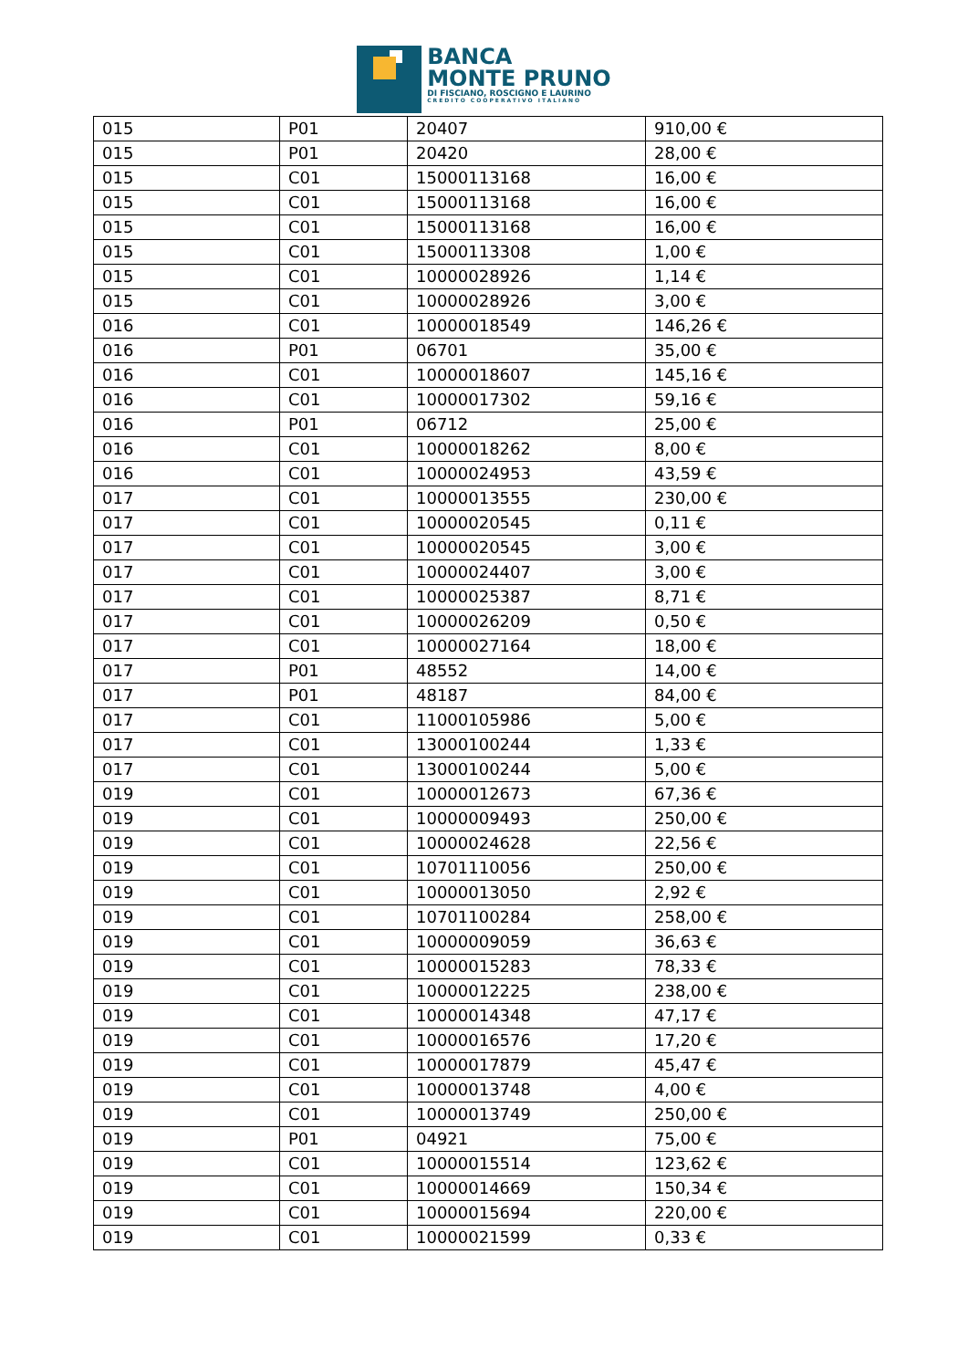BANCA
MONTE PRUNO
DI FISCIANO, ROSCIGNO E LAURINO
CREDITO COOPERATIVO ITALIANO
| 015 | P01 | 20407 | 910,00 € |
| 015 | P01 | 20420 | 28,00 € |
| 015 | C01 | 15000113168 | 16,00 € |
| 015 | C01 | 15000113168 | 16,00 € |
| 015 | C01 | 15000113168 | 16,00 € |
| 015 | C01 | 15000113308 | 1,00 € |
| 015 | C01 | 10000028926 | 1,14 € |
| 015 | C01 | 10000028926 | 3,00 € |
| 016 | C01 | 10000018549 | 146,26 € |
| 016 | P01 | 06701 | 35,00 € |
| 016 | C01 | 10000018607 | 145,16 € |
| 016 | C01 | 10000017302 | 59,16 € |
| 016 | P01 | 06712 | 25,00 € |
| 016 | C01 | 10000018262 | 8,00 € |
| 016 | C01 | 10000024953 | 43,59 € |
| 017 | C01 | 10000013555 | 230,00 € |
| 017 | C01 | 10000020545 | 0,11 € |
| 017 | C01 | 10000020545 | 3,00 € |
| 017 | C01 | 10000024407 | 3,00 € |
| 017 | C01 | 10000025387 | 8,71 € |
| 017 | C01 | 10000026209 | 0,50 € |
| 017 | C01 | 10000027164 | 18,00 € |
| 017 | P01 | 48552 | 14,00 € |
| 017 | P01 | 48187 | 84,00 € |
| 017 | C01 | 11000105986 | 5,00 € |
| 017 | C01 | 13000100244 | 1,33 € |
| 017 | C01 | 13000100244 | 5,00 € |
| 019 | C01 | 10000012673 | 67,36 € |
| 019 | C01 | 10000009493 | 250,00 € |
| 019 | C01 | 10000024628 | 22,56 € |
| 019 | C01 | 10701110056 | 250,00 € |
| 019 | C01 | 10000013050 | 2,92 € |
| 019 | C01 | 10701100284 | 258,00 € |
| 019 | C01 | 10000009059 | 36,63 € |
| 019 | C01 | 10000015283 | 78,33 € |
| 019 | C01 | 10000012225 | 238,00 € |
| 019 | C01 | 10000014348 | 47,17 € |
| 019 | C01 | 10000016576 | 17,20 € |
| 019 | C01 | 10000017879 | 45,47 € |
| 019 | C01 | 10000013748 | 4,00 € |
| 019 | C01 | 10000013749 | 250,00 € |
| 019 | P01 | 04921 | 75,00 € |
| 019 | C01 | 10000015514 | 123,62 € |
| 019 | C01 | 10000014669 | 150,34 € |
| 019 | C01 | 10000015694 | 220,00 € |
| 019 | C01 | 10000021599 | 0,33 € |